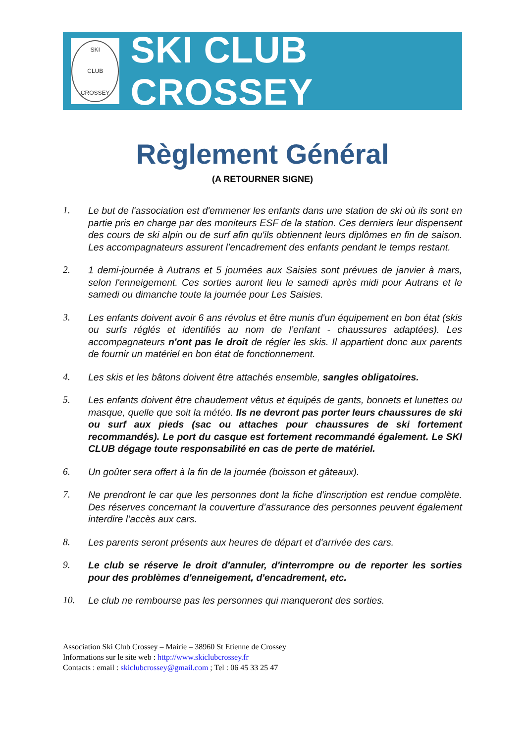SKI
CLUB
CROSSEY
SKI CLUB CROSSEY
Règlement Général
(A RETOURNER SIGNE)
1. Le but de l'association est d'emmener les enfants dans une station de ski où ils sont en partie pris en charge par des moniteurs ESF de la station. Ces derniers leur dispensent des cours de ski alpin ou de surf afin qu'ils obtiennent leurs diplômes en fin de saison. Les accompagnateurs assurent l’encadrement des enfants pendant le temps restant.
2. 1 demi-journée à Autrans et 5 journées aux Saisies sont prévues de janvier à mars, selon l'enneigement. Ces sorties auront lieu le samedi après midi pour Autrans et le samedi ou dimanche toute la journée pour Les Saisies.
3. Les enfants doivent avoir 6 ans révolus et être munis d'un équipement en bon état (skis ou surfs réglés et identifiés au nom de l’enfant - chaussures adaptées). Les accompagnateurs n'ont pas le droit de régler les skis. Il appartient donc aux parents de fournir un matériel en bon état de fonctionnement.
4. Les skis et les bâtons doivent être attachés ensemble, sangles obligatoires.
5. Les enfants doivent être chaudement vêtus et équipés de gants, bonnets et lunettes ou masque, quelle que soit la météo. Ils ne devront pas porter leurs chaussures de ski ou surf aux pieds (sac ou attaches pour chaussures de ski fortement recommandés). Le port du casque est fortement recommandé également. Le SKI CLUB dégage toute responsabilité en cas de perte de matériel.
6. Un goûter sera offert à la fin de la journée (boisson et gâteaux).
7. Ne prendront le car que les personnes dont la fiche d'inscription est rendue complète. Des réserves concernant la couverture d’assurance des personnes peuvent également interdire l’accès aux cars.
8. Les parents seront présents aux heures de départ et d'arrivée des cars.
9. Le club se réserve le droit d'annuler, d'interrompre ou de reporter les sorties pour des problèmes d'enneigement, d'encadrement, etc.
10. Le club ne rembourse pas les personnes qui manqueront des sorties.
Association Ski Club Crossey – Mairie – 38960 St Etienne de Crossey
Informations sur le site web : http://www.skiclubcrossey.fr
Contacts : email : skiclubcrossey@gmail.com ; Tel : 06 45 33 25 47